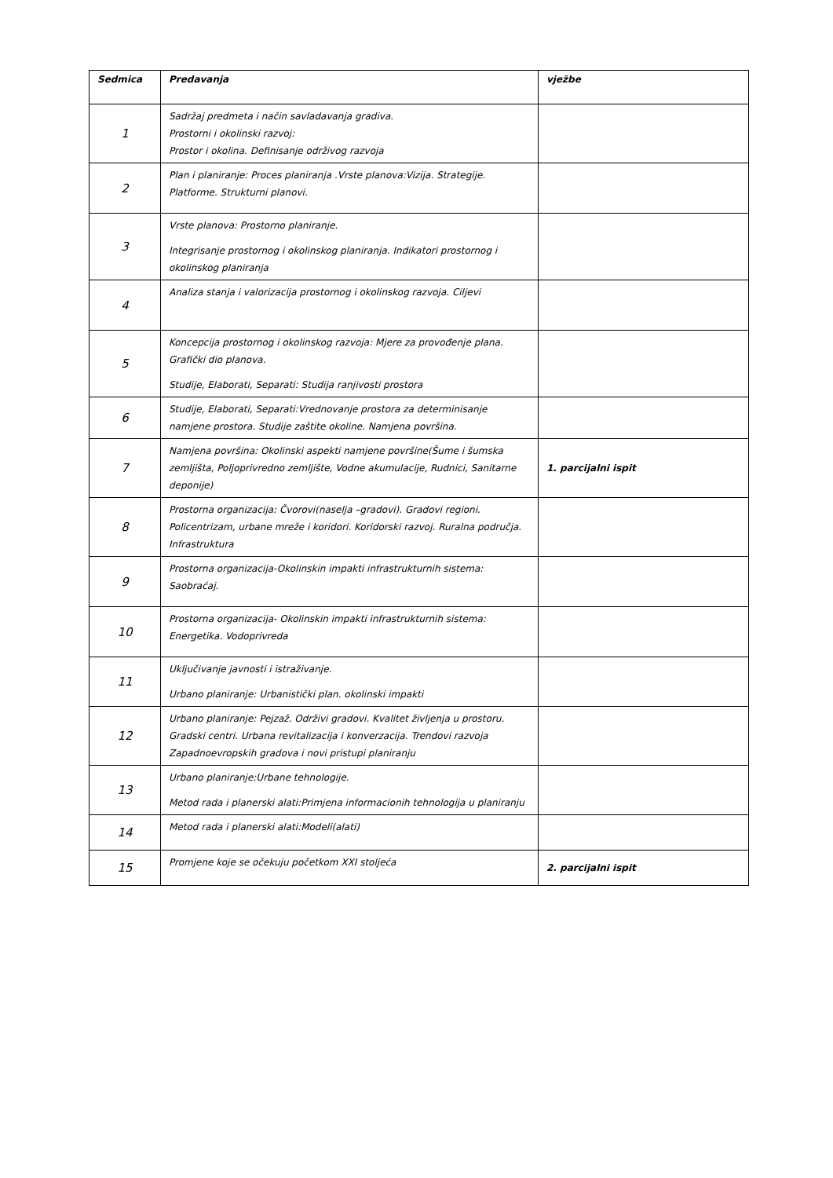| Sedmica | Predavanja | vježbe |
| --- | --- | --- |
| 1 | Sadržaj predmeta i način savladavanja gradiva. Prostorni i okolinski razvoj: Prostor i okolina. Definisanje održivog razvoja | |
| 2 | Plan i planiranje: Proces planiranja .Vrste planova:Vizija. Strategije. Platforme. Strukturni planovi. | |
| 3 | Vrste planova: Prostorno planiranje. Integrisanje prostornog i okolinskog planiranja. Indikatori prostornog i okolinskog planiranja | |
| 4 | Analiza stanja i valorizacija prostornog i okolinskog razvoja. Ciljevi | |
| 5 | Koncepcija prostornog i okolinskog razvoja: Mjere za provođenje plana. Grafički dio planova. Studije, Elaborati, Separati: Studija ranjivosti prostora | |
| 6 | Studije, Elaborati, Separati:Vrednovanje prostora za determinisanje namjene prostora. Studije zaštite okoline. Namjena površina. | |
| 7 | Namjena površina: Okolinski aspekti namjene površine(Šume i šumska zemljišta, Poljoprivredno zemljište, Vodne akumulacije, Rudnici, Sanitarne deponije) | 1. parcijalni ispit |
| 8 | Prostorna organizacija: Čvorovi(naselja –gradovi). Gradovi regioni. Policentrizam, urbane mreže i koridori. Koridorski razvoj. Ruralna područja. Infrastruktura | |
| 9 | Prostorna organizacija-Okolinskin impakti infrastrukturnih sistema: Saobraćaj. | |
| 10 | Prostorna organizacija- Okolinskin impakti infrastrukturnih sistema: Energetika. Vodoprivreda | |
| 11 | Uključivanje javnosti i istraživanje. Urbano planiranje: Urbanistički plan. okolinski impakti | |
| 12 | Urbano planiranje: Pejzaž. Održivi gradovi. Kvalitet življenja u prostoru. Gradski centri. Urbana revitalizacija i konverzacija. Trendovi razvoja Zapadnoevropskih gradova i novi pristupi planiranju | |
| 13 | Urbano planiranje:Urbane tehnologije. Metod rada i planerski alati:Primjena informacionih tehnologija u planiranju | |
| 14 | Metod rada i planerski alati:Modeli(alati) | |
| 15 | Promjene koje se očekuju početkom XXI stoljeća | 2. parcijalni ispit |